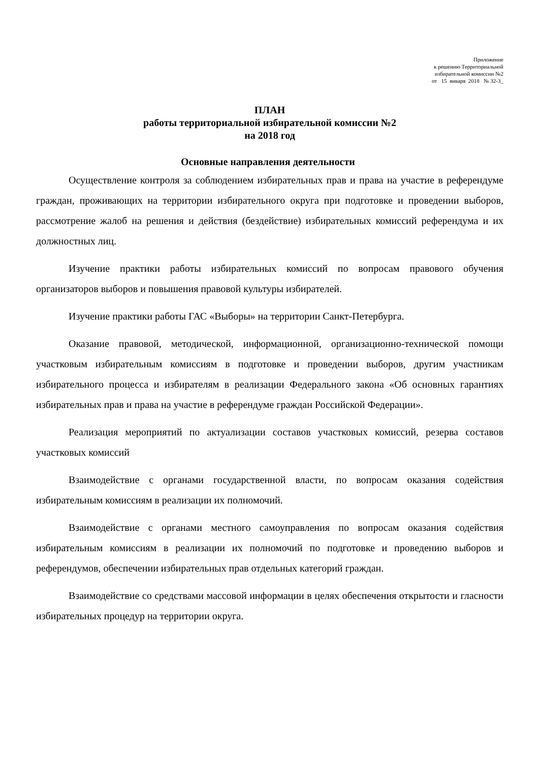Приложение
к решению Территориальной
избирательной комиссии №2
от 15 января 2018 № 32-3_
ПЛАН
работы территориальной избирательной комиссии №2
на 2018 год
Основные направления деятельности
Осуществление контроля за соблюдением избирательных прав и права на участие в референдуме граждан, проживающих на территории избирательного округа при подготовке и проведении выборов, рассмотрение жалоб на решения и действия (бездействие) избирательных комиссий референдума и их должностных лиц.
Изучение практики работы избирательных комиссий по вопросам правового обучения организаторов выборов и повышения правовой культуры избирателей.
Изучение практики работы ГАС «Выборы» на территории Санкт-Петербурга.
Оказание правовой, методической, информационной, организационно-технической помощи участковым избирательным комиссиям в подготовке и проведении выборов, другим участникам избирательного процесса и избирателям в реализации Федерального закона «Об основных гарантиях избирательных прав и права на участие в референдуме граждан Российской Федерации».
Реализация мероприятий по актуализации составов участковых комиссий, резерва составов участковых комиссий
Взаимодействие с органами государственной власти, по вопросам оказания содействия избирательным комиссиям в реализации их полномочий.
Взаимодействие с органами местного самоуправления по вопросам оказания содействия избирательным комиссиям в реализации их полномочий по подготовке и проведению выборов и референдумов, обеспечении избирательных прав отдельных категорий граждан.
Взаимодействие со средствами массовой информации в целях обеспечения открытости и гласности избирательных процедур на территории округа.